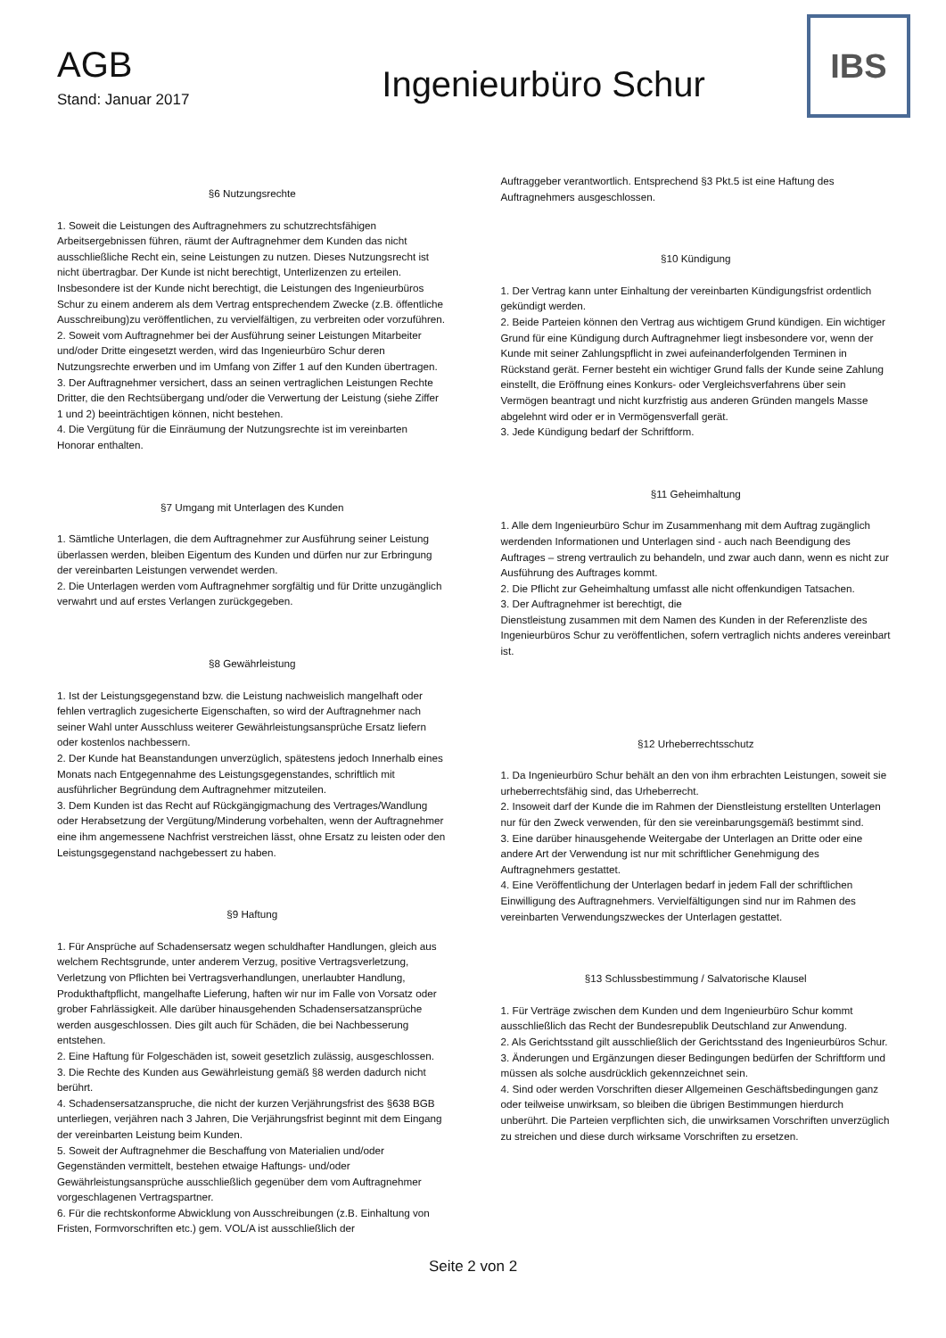AGB
Stand: Januar 2017
Ingenieurbüro Schur
IBS
§6 Nutzungsrechte
1. Soweit die Leistungen des Auftragnehmers zu schutzrechtsfähigen Arbeitsergebnissen führen, räumt der Auftragnehmer dem Kunden das nicht ausschließliche Recht ein, seine Leistungen zu nutzen. Dieses Nutzungsrecht ist nicht übertragbar. Der Kunde ist nicht berechtigt, Unterlizenzen zu erteilen. Insbesondere ist der Kunde nicht berechtigt, die Leistungen des Ingenieurbüros Schur zu einem anderem als dem Vertrag entsprechendem Zwecke (z.B. öffentliche Ausschreibung)zu veröffentlichen, zu vervielfältigen, zu verbreiten oder vorzuführen.
2. Soweit vom Auftragnehmer bei der Ausführung seiner Leistungen Mitarbeiter und/oder Dritte eingesetzt werden, wird das Ingenieurbüro Schur deren Nutzungsrechte erwerben und im Umfang von Ziffer 1 auf den Kunden übertragen.
3. Der Auftragnehmer versichert, dass an seinen vertraglichen Leistungen Rechte Dritter, die den Rechtsübergang und/oder die Verwertung der Leistung (siehe Ziffer 1 und 2) beeinträchtigen können, nicht bestehen.
4. Die Vergütung für die Einräumung der Nutzungsrechte ist im vereinbarten Honorar enthalten.
§7 Umgang mit Unterlagen des Kunden
1. Sämtliche Unterlagen, die dem Auftragnehmer zur Ausführung seiner Leistung überlassen werden, bleiben Eigentum des Kunden und dürfen nur zur Erbringung der vereinbarten Leistungen verwendet werden.
2. Die Unterlagen werden vom Auftragnehmer sorgfältig und für Dritte unzugänglich verwahrt und auf erstes Verlangen zurückgegeben.
§8 Gewährleistung
1. Ist der Leistungsgegenstand bzw. die Leistung nachweislich mangelhaft oder fehlen vertraglich zugesicherte Eigenschaften, so wird der Auftragnehmer nach seiner Wahl unter Ausschluss weiterer Gewährleistungsansprüche Ersatz liefern
oder kostenlos nachbessern.
2. Der Kunde hat Beanstandungen unverzüglich, spätestens jedoch Innerhalb eines Monats nach Entgegennahme des Leistungsgegenstandes, schriftlich mit ausführlicher Begründung dem Auftragnehmer mitzuteilen.
3. Dem Kunden ist das Recht auf Rückgängigmachung des Vertrages/Wandlung oder Herabsetzung der Vergütung/Minderung vorbehalten, wenn der Auftragnehmer eine ihm angemessene Nachfrist verstreichen lässt, ohne Ersatz zu leisten oder den Leistungsgegenstand nachgebessert zu haben.
§9 Haftung
1. Für Ansprüche auf Schadensersatz wegen schuldhafter Handlungen, gleich aus welchem Rechtsgrunde, unter anderem Verzug, positive Vertragsverletzung, Verletzung von Pflichten bei Vertragsverhandlungen, unerlaubter Handlung, Produkthaftpflicht, mangelhafte Lieferung, haften wir nur im Falle von Vorsatz oder grober Fahrlässigkeit. Alle darüber hinausgehenden Schadensersatzansprüche werden ausgeschlossen. Dies gilt auch für Schäden, die bei Nachbesserung entstehen.
2. Eine Haftung für Folgeschäden ist, soweit gesetzlich zulässig, ausgeschlossen.
3. Die Rechte des Kunden aus Gewährleistung gemäß §8 werden dadurch nicht berührt.
4. Schadensersatzanspruche, die nicht der kurzen Verjährungsfrist des §638 BGB unterliegen, verjähren nach 3 Jahren, Die Verjährungsfrist beginnt mit dem Eingang der vereinbarten Leistung beim Kunden.
5. Soweit der Auftragnehmer die Beschaffung von Materialien und/oder Gegenständen vermittelt, bestehen etwaige Haftungs- und/oder Gewährleistungsansprüche ausschließlich gegenüber dem vom Auftragnehmer vorgeschlagenen Vertragspartner.
6. Für die rechtskonforme Abwicklung von Ausschreibungen (z.B. Einhaltung von Fristen, Formvorschriften etc.) gem. VOL/A ist ausschließlich der
Auftraggeber verantwortlich. Entsprechend §3 Pkt.5 ist eine Haftung des Auftragnehmers ausgeschlossen.
§10 Kündigung
1. Der Vertrag kann unter Einhaltung der vereinbarten Kündigungsfrist ordentlich gekündigt werden.
2. Beide Parteien können den Vertrag aus wichtigem Grund kündigen. Ein wichtiger Grund für eine Kündigung durch Auftragnehmer liegt insbesondere vor, wenn der Kunde mit seiner Zahlungspflicht in zwei aufeinanderfolgenden Terminen in Rückstand gerät. Ferner besteht ein wichtiger Grund falls der Kunde seine Zahlung einstellt, die Eröffnung eines Konkurs- oder Vergleichsverfahrens über sein Vermögen beantragt und nicht kurzfristig aus anderen Gründen mangels Masse abgelehnt wird oder er in Vermögensverfall gerät.
3. Jede Kündigung bedarf der Schriftform.
§11 Geheimhaltung
1. Alle dem Ingenieurbüro Schur im Zusammenhang mit dem Auftrag zugänglich werdenden Informationen und Unterlagen sind - auch nach Beendigung des Auftrages – streng vertraulich zu behandeln, und zwar auch dann, wenn es nicht zur Ausführung des Auftrages kommt.
2. Die Pflicht zur Geheimhaltung umfasst alle nicht offenkundigen Tatsachen.
3. Der Auftragnehmer ist berechtigt, die
Dienstleistung zusammen mit dem Namen des Kunden in der Referenzliste des Ingenieurbüros Schur zu veröffentlichen, sofern vertraglich nichts anderes vereinbart ist.
§12 Urheberrechtsschutz
1. Da Ingenieurbüro Schur behält an den von ihm erbrachten Leistungen, soweit sie urheberrechtsfähig sind, das Urheberrecht.
2. Insoweit darf der Kunde die im Rahmen der Dienstleistung erstellten Unterlagen nur für den Zweck verwenden, für den sie vereinbarungsgemäß bestimmt sind.
3. Eine darüber hinausgehende Weitergabe der Unterlagen an Dritte oder eine andere Art der Verwendung ist nur mit schriftlicher Genehmigung des Auftragnehmers gestattet.
4. Eine Veröffentlichung der Unterlagen bedarf in jedem Fall der schriftlichen Einwilligung des Auftragnehmers. Vervielfältigungen sind nur im Rahmen des vereinbarten Verwendungszweckes der Unterlagen gestattet.
§13 Schlussbestimmung / Salvatorische Klausel
1. Für Verträge zwischen dem Kunden und dem Ingenieurbüro Schur kommt ausschließlich das Recht der Bundesrepublik Deutschland zur Anwendung.
2. Als Gerichtsstand gilt ausschließlich der Gerichtsstand des Ingenieurbüros Schur.
3. Änderungen und Ergänzungen dieser Bedingungen bedürfen der Schriftform und müssen als solche ausdrücklich gekennzeichnet sein.
4. Sind oder werden Vorschriften dieser Allgemeinen Geschäftsbedingungen ganz oder teilweise unwirksam, so bleiben die übrigen Bestimmungen hierdurch unberührt. Die Parteien verpflichten sich, die unwirksamen Vorschriften unverzüglich zu streichen und diese durch wirksame Vorschriften zu ersetzen.
Seite 2 von 2